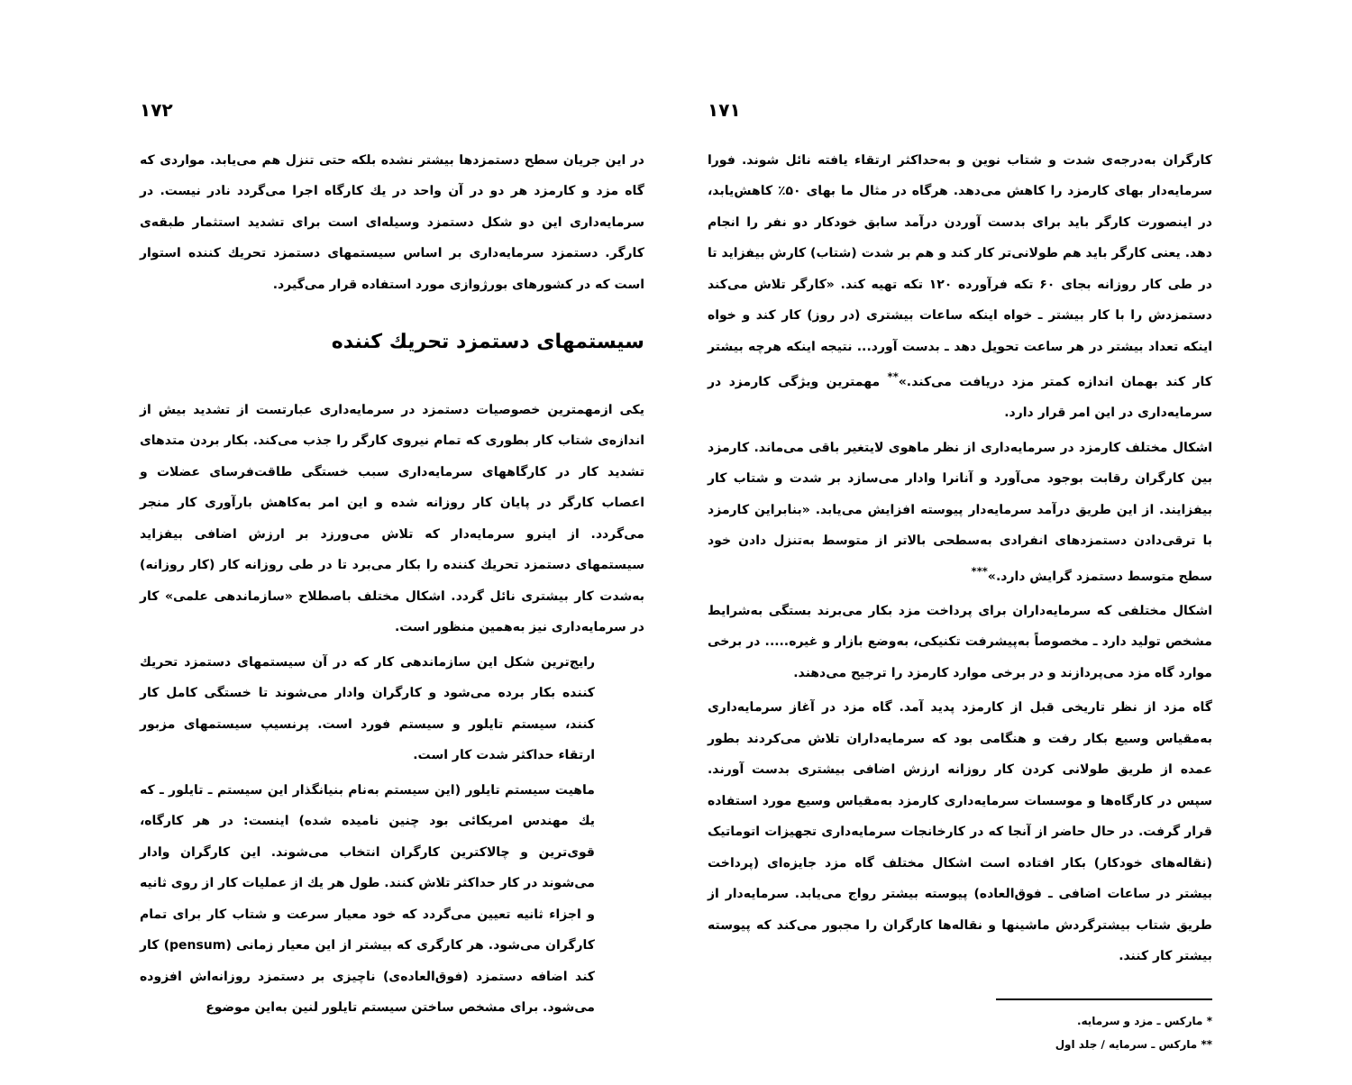۱۷۱
کارگران به‌درجه‌ی شدت و شتاب نوین و به‌حداکثر ارتقاء یافته نائل شوند. فورا سرمایه‌دار بهای کارمزد را کاهش می‌دهد. هرگاه در مثال ما بهای ۵۰٪ کاهش‌یابد، در اینصورت کارگر باید برای بدست آوردن درآمد سابق خودکار دو نفر را انجام دهد. یعنی کارگر باید هم طولانی‌تر کار کند و هم بر شدت (شتاب) کارش بیفزاید تا در طی کار روزانه بجای ۶۰ تکه فرآورده ۱۲۰ تکه تهیه کند. «کارگر تلاش می‌کند دستمزدش را با کار بیشتر ـ خواه اینکه ساعات بیشتری (در روز) کار کند و خواه اینکه تعداد بیشتر در هر ساعت تحویل دهد ـ بدست آورد... نتیجه اینکه هرچه بیشتر کار کند بهمان اندازه کمتر مزد دریافت می‌کند.»<sup>**</sup> مهمترین ویژگی کارمزد در سرمایه‌داری در این امر قرار دارد.
اشکال مختلف کارمزد در سرمایه‌داری از نظر ماهوی لایتغیر باقی می‌ماند. کارمزد بین کارگران رقابت بوجود می‌آورد و آنانرا وادار می‌سازد بر شدت و شتاب کار بیفزایند. از این طریق درآمد سرمایه‌دار پیوسته افزایش می‌یابد. «بنابراین کارمزد با ترقی‌دادن دستمزدهای انفرادی به‌سطحی بالاتر از متوسط به‌تنزل دادن خود سطح متوسط دستمزد گرایش دارد.»<sup>***</sup>
اشکال مختلفی که سرمایه‌داران برای پرداخت مزد بکار می‌برند بستگی به‌شرایط مشخص تولید دارد ـ مخصوصاً به‌پیشرفت تکنیکی، به‌وضع بازار و غیره..... در برخی موارد گاه مزد می‌پردازند و در برخی موارد کارمزد را ترجیح می‌دهند.
گاه مزد از نظر تاریخی قبل از کارمزد پدید آمد. گاه مزد در آغاز سرمایه‌داری به‌مقیاس وسیع بکار رفت و هنگامی بود که سرمایه‌داران تلاش می‌کردند بطور عمده از طریق طولانی کردن کار روزانه ارزش اضافی بیشتری بدست آورند. سپس در کارگاه‌ها و موسسات سرمایه‌داری کارمزد به‌مقیاس وسیع مورد استفاده قرار گرفت. در حال حاضر از آنجا که در کارخانجات سرمایه‌داری تجهیزات اتوماتیک (نقاله‌های خودکار) بکار افتاده است اشکال مختلف گاه مزد جایزه‌ای (پرداخت بیشتر در ساعات اضافی ـ فوق‌العاده) پیوسته بیشتر رواج می‌یابد. سرمایه‌دار از طریق شتاب بیشترگردش ماشینها و نقاله‌ها کارگران را مجبور می‌کند که پیوسته بیشتر کار کنند.
* مارکس ـ مزد و سرمایه.
** مارکس ـ سرمایه / جلد اول
۱۷۲
در این جریان سطح دستمزدها بیشتر نشده بلکه حتی تنزل هم می‌یابد. مواردی که گاه مزد و کارمزد هر دو در آن واحد در یك کارگاه اجرا می‌گردد نادر نیست. در سرمایه‌داری این دو شکل دستمزد وسیله‌ای است برای تشدید استثمار طبقه‌ی کارگر. دستمزد سرمایه‌داری بر اساس سیستمهای دستمزد تحریك کننده استوار است که در کشورهای بورژوازی مورد استفاده قرار می‌گیرد.
سیستمهای دستمزد تحریك کننده
یکی ازمهمترین خصوصیات دستمزد در سرمایه‌داری عبارتست از تشدید بیش از اندازه‌ی شتاب کار بطوری که تمام نیروی کارگر را جذب می‌کند. بکار بردن متدهای تشدید کار در کارگاههای سرمایه‌داری سبب خستگی طاقت‌فرسای عضلات و اعصاب کارگر در پایان کار روزانه شده و این امر به‌کاهش بارآوری کار منجر می‌گردد. از اینرو سرمایه‌دار که تلاش می‌ورزد بر ارزش اضافی بیفزاید سیستمهای دستمزد تحریك کننده را بکار می‌برد تا در طی روزانه کار (کار روزانه) به‌شدت کار بیشتری نائل گردد. اشکال مختلف باصطلاح «سازماندهی علمی» کار در سرمایه‌داری نیز به‌همین منظور است.
رایج‌ترین شکل این سازماندهی کار که در آن سیستمهای دستمزد تحریك کننده بکار برده می‌شود و کارگران وادار می‌شوند تا خستگی کامل کار کنند، سیستم تایلور و سیستم فورد است. پرنسیپ سیستمهای مزبور ارتقاء حداکثر شدت کار است.
ماهیت سیستم تایلور (این سیستم به‌نام بنیانگذار این سیستم ـ تایلور ـ که یك مهندس امریکائی بود چنین نامیده شده) اینست: در هر کارگاه، قوی‌ترین و چالاکترین کارگران انتخاب می‌شوند. این کارگران وادار می‌شوند در کار حداکثر تلاش کنند. طول هر یك از عملیات کار از روی ثانیه و اجزاء ثانیه تعیین می‌گردد که خود معیار سرعت و شتاب کار برای تمام کارگران می‌شود. هر کارگری که بیشتر از این معیار زمانی (pensum) کار کند اضافه دستمزد (فوق‌العاده‌ی) ناچیزی بر دستمزد روزانه‌اش افزوده می‌شود. برای مشخص ساختن سیستم تایلور لنین به‌این موضوع